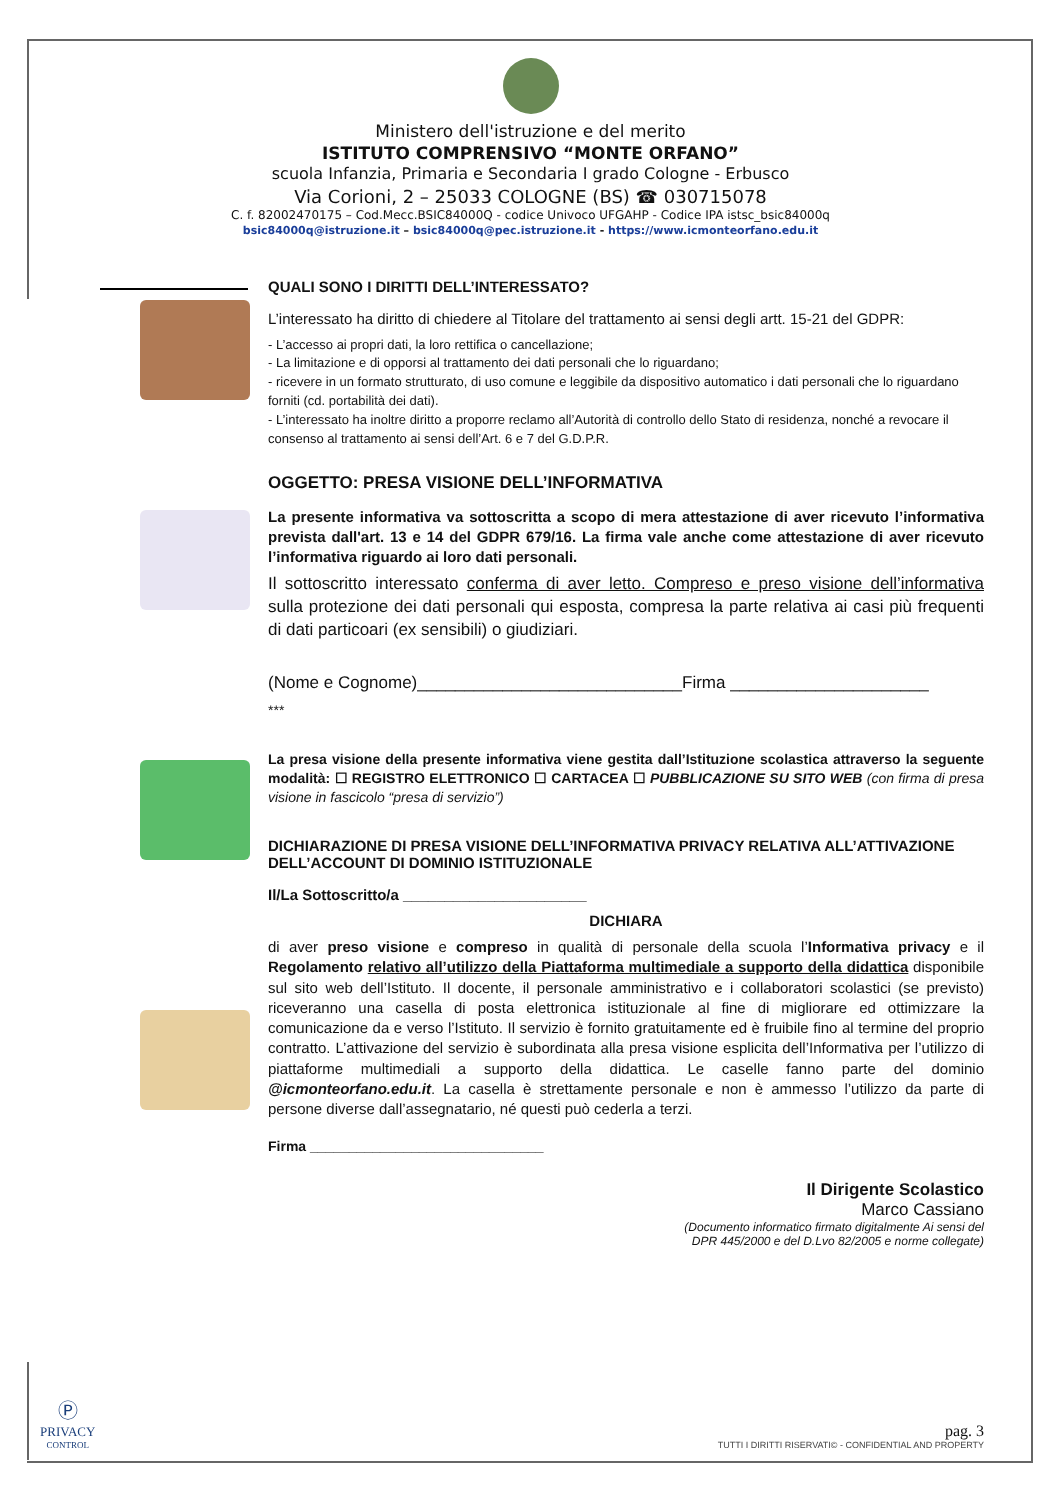Ministero dell'istruzione e del merito
ISTITUTO COMPRENSIVO “MONTE ORFANO”
scuola Infanzia, Primaria e Secondaria I grado Cologne - Erbusco
Via Corioni, 2 – 25033 COLOGNE (BS) ☎ 030715078
C. f. 82002470175 – Cod.Mecc.BSIC84000Q - codice Univoco UFGAHP - Codice IPA istsc_bsic84000q
bsic84000q@istruzione.it – bsic84000q@pec.istruzione.it - https://www.icmonteorfano.edu.it
QUALI SONO I DIRITTI DELL’INTERESSATO?
L’interessato ha diritto di chiedere al Titolare del trattamento ai sensi degli artt. 15-21 del GDPR:
- L’accesso ai propri dati, la loro rettifica o cancellazione;
- La limitazione e di opporsi al trattamento dei dati personali che lo riguardano;
- ricevere in un formato strutturato, di uso comune e leggibile da dispositivo automatico i dati personali che lo riguardano forniti (cd. portabilità dei dati).
- L’interessato ha inoltre diritto a proporre reclamo all’Autorità di controllo dello Stato di residenza, nonché a revocare il consenso al trattamento ai sensi dell’Art. 6 e 7 del G.D.P.R.
OGGETTO: PRESA VISIONE DELL’INFORMATIVA
La presente informativa va sottoscritta a scopo di mera attestazione di aver ricevuto l’informativa prevista dall'art. 13 e 14 del GDPR 679/16. La firma vale anche come attestazione di aver ricevuto l’informativa riguardo ai loro dati personali.
Il sottoscritto interessato conferma di aver letto. Compreso e preso visione dell’informativa sulla protezione dei dati personali qui esposta, compresa la parte relativa ai casi più frequenti di dati particoari (ex sensibili) o giudiziari.
(Nome e Cognome)____________________________Firma _____________________
***
La presa visione della presente informativa viene gestita dall’Istituzione scolastica attraverso la seguente modalità: ☐ REGISTRO ELETTRONICO ☐ CARTACEA ☐ PUBBLICAZIONE SU SITO WEB (con firma di presa visione in fascicolo “presa di servizio”)
DICHIARAZIONE DI PRESA VISIONE DELL’INFORMATIVA PRIVACY RELATIVA ALL’ATTIVAZIONE DELL’ACCOUNT DI DOMINIO ISTITUZIONALE
Il/La Sottoscritto/a ______________________
DICHIARA
di aver preso visione e compreso in qualità di personale della scuola l’Informativa privacy e il Regolamento relativo all’utilizzo della Piattaforma multimediale a supporto della didattica disponibile sul sito web dell’Istituto. Il docente, il personale amministrativo e i collaboratori scolastici (se previsto) riceveranno una casella di posta elettronica istituzionale al fine di migliorare ed ottimizzare la comunicazione da e verso l’Istituto. Il servizio è fornito gratuitamente ed è fruibile fino al termine del proprio contratto. L’attivazione del servizio è subordinata alla presa visione esplicita dell’Informativa per l’utilizzo di piattaforme multimediali a supporto della didattica. Le caselle fanno parte del dominio @icmonteorfano.edu.it. La casella è strettamente personale e non è ammesso l’utilizzo da parte di persone diverse dall’assegnatario, né questi può cederla a terzi.
Firma ______________________________
Il Dirigente Scolastico
Marco Cassiano
(Documento informatico firmato digitalmente Ai sensi del
DPR 445/2000 e del D.Lvo 82/2005 e norme collegate)
Ⓟ
PRIVACY
CONTROL
pag. 3
TUTTI I DIRITTI RISERVATI© - CONFIDENTIAL AND PROPERTY